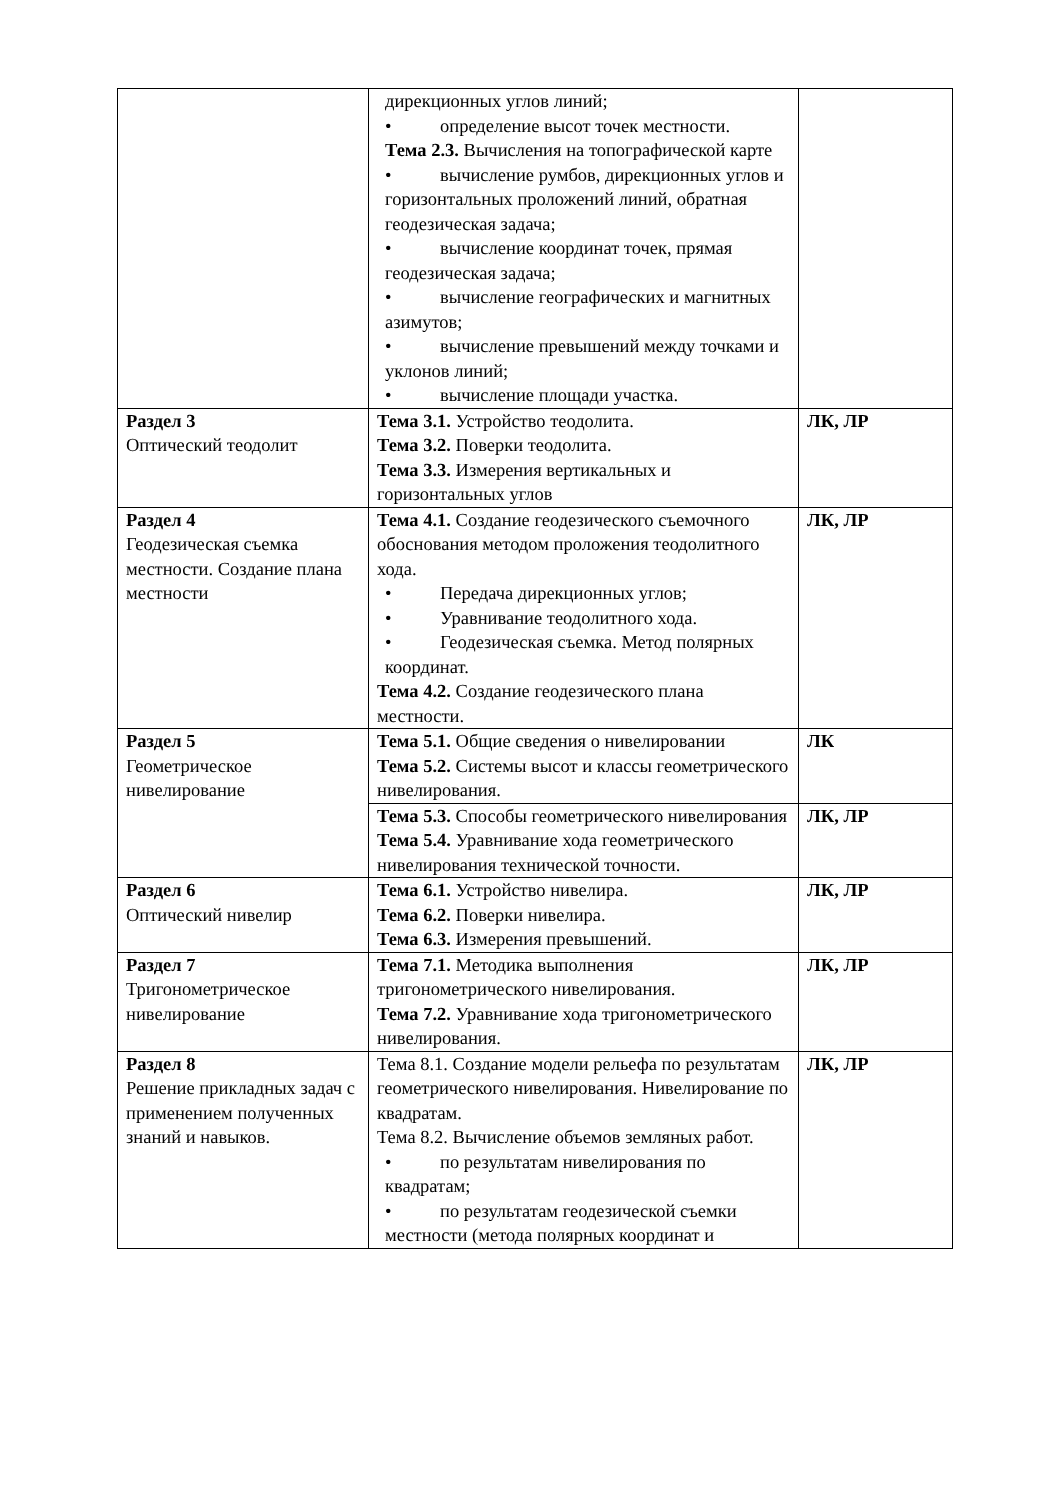| | дирекционных углов линий; • определение высот точек местности. Тема 2.3. Вычисления на топографической карте • вычисление румбов, дирекционных углов и горизонтальных проложений линий, обратная геодезическая задача; • вычисление координат точек, прямая геодезическая задача; • вычисление географических и магнитных азимутов; • вычисление превышений между точками и уклонов линий; • вычисление площади участка. | |
| Раздел 3 Оптический теодолит | Тема 3.1. Устройство теодолита. Тема 3.2. Поверки теодолита. Тема 3.3. Измерения вертикальных и горизонтальных углов | ЛК, ЛР |
| Раздел 4 Геодезическая съемка местности. Создание плана местности | Тема 4.1. Создание геодезического съемочного обоснования методом проложения теодолитного хода. • Передача дирекционных углов; • Уравнивание теодолитного хода. • Геодезическая съемка. Метод полярных координат. Тема 4.2. Создание геодезического плана местности. | ЛК, ЛР |
| Раздел 5 Геометрическое нивелирование | Тема 5.1. Общие сведения о нивелировании Тема 5.2. Системы высот и классы геометрического нивелирования. | ЛК |
| | Тема 5.3. Способы геометрического нивелирования Тема 5.4. Уравнивание хода геометрического нивелирования технической точности. | ЛК, ЛР |
| Раздел 6 Оптический нивелир | Тема 6.1. Устройство нивелира. Тема 6.2. Поверки нивелира. Тема 6.3. Измерения превышений. | ЛК, ЛР |
| Раздел 7 Тригонометрическое нивелирование | Тема 7.1. Методика выполнения тригонометрического нивелирования. Тема 7.2. Уравнивание хода тригонометрического нивелирования. | ЛК, ЛР |
| Раздел 8 Решение прикладных задач с применением полученных знаний и навыков. | Тема 8.1. Создание модели рельефа по результатам геометрического нивелирования. Нивелирование по квадратам. Тема 8.2. Вычисление объемов земляных работ. • по результатам нивелирования по квадратам; • по результатам геодезической съемки местности (метода полярных координат и | ЛК, ЛР |